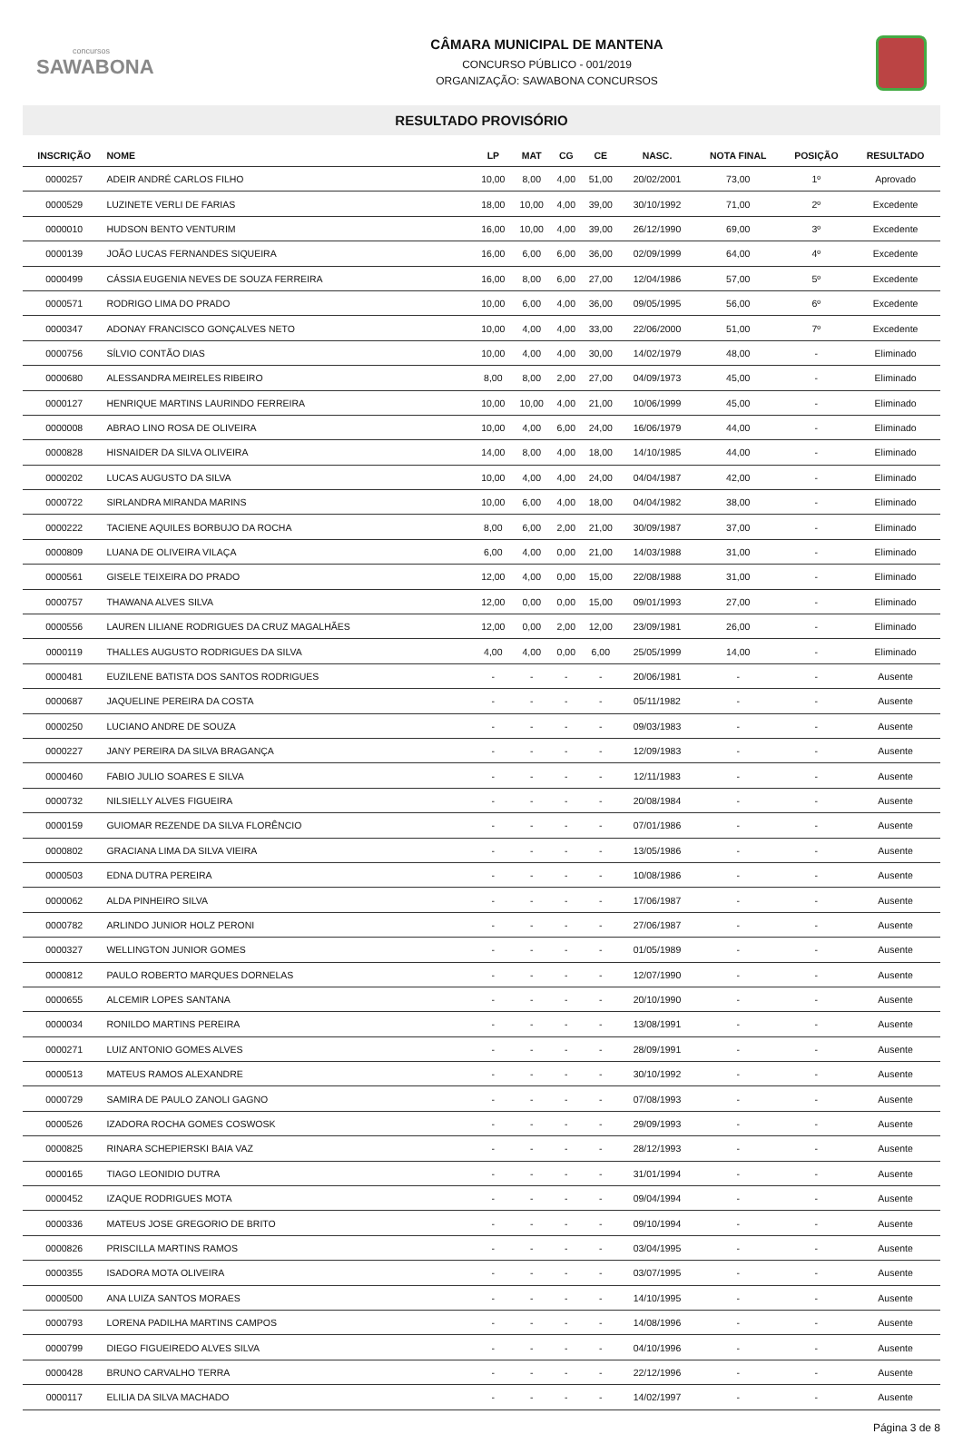concursos
SAWABONA
CÂMARA MUNICIPAL DE MANTENA
CONCURSO PÚBLICO - 001/2019
ORGANIZAÇÃO: SAWABONA CONCURSOS
RESULTADO PROVISÓRIO
| INSCRIÇÃO | NOME | LP | MAT | CG | CE | NASC. | NOTA FINAL | POSIÇÃO | RESULTADO |
| --- | --- | --- | --- | --- | --- | --- | --- | --- | --- |
| 0000257 | ADEIR ANDRÉ CARLOS FILHO | 10,00 | 8,00 | 4,00 | 51,00 | 20/02/2001 | 73,00 | 1º | Aprovado |
| 0000529 | LUZINETE VERLI DE FARIAS | 18,00 | 10,00 | 4,00 | 39,00 | 30/10/1992 | 71,00 | 2º | Excedente |
| 0000010 | HUDSON BENTO VENTURIM | 16,00 | 10,00 | 4,00 | 39,00 | 26/12/1990 | 69,00 | 3º | Excedente |
| 0000139 | JOÃO LUCAS FERNANDES SIQUEIRA | 16,00 | 6,00 | 6,00 | 36,00 | 02/09/1999 | 64,00 | 4º | Excedente |
| 0000499 | CÁSSIA EUGENIA NEVES DE SOUZA FERREIRA | 16,00 | 8,00 | 6,00 | 27,00 | 12/04/1986 | 57,00 | 5º | Excedente |
| 0000571 | RODRIGO LIMA DO PRADO | 10,00 | 6,00 | 4,00 | 36,00 | 09/05/1995 | 56,00 | 6º | Excedente |
| 0000347 | ADONAY FRANCISCO GONÇALVES NETO | 10,00 | 4,00 | 4,00 | 33,00 | 22/06/2000 | 51,00 | 7º | Excedente |
| 0000756 | SÍLVIO CONTÃO DIAS | 10,00 | 4,00 | 4,00 | 30,00 | 14/02/1979 | 48,00 | - | Eliminado |
| 0000680 | ALESSANDRA MEIRELES RIBEIRO | 8,00 | 8,00 | 2,00 | 27,00 | 04/09/1973 | 45,00 | - | Eliminado |
| 0000127 | HENRIQUE MARTINS LAURINDO FERREIRA | 10,00 | 10,00 | 4,00 | 21,00 | 10/06/1999 | 45,00 | - | Eliminado |
| 0000008 | ABRAO LINO ROSA DE OLIVEIRA | 10,00 | 4,00 | 6,00 | 24,00 | 16/06/1979 | 44,00 | - | Eliminado |
| 0000828 | HISNAIDER DA SILVA OLIVEIRA | 14,00 | 8,00 | 4,00 | 18,00 | 14/10/1985 | 44,00 | - | Eliminado |
| 0000202 | LUCAS AUGUSTO DA SILVA | 10,00 | 4,00 | 4,00 | 24,00 | 04/04/1987 | 42,00 | - | Eliminado |
| 0000722 | SIRLANDRA MIRANDA MARINS | 10,00 | 6,00 | 4,00 | 18,00 | 04/04/1982 | 38,00 | - | Eliminado |
| 0000222 | TACIENE AQUILES BORBUJO DA ROCHA | 8,00 | 6,00 | 2,00 | 21,00 | 30/09/1987 | 37,00 | - | Eliminado |
| 0000809 | LUANA DE OLIVEIRA VILAÇA | 6,00 | 4,00 | 0,00 | 21,00 | 14/03/1988 | 31,00 | - | Eliminado |
| 0000561 | GISELE TEIXEIRA DO PRADO | 12,00 | 4,00 | 0,00 | 15,00 | 22/08/1988 | 31,00 | - | Eliminado |
| 0000757 | THAWANA ALVES SILVA | 12,00 | 0,00 | 0,00 | 15,00 | 09/01/1993 | 27,00 | - | Eliminado |
| 0000556 | LAUREN LILIANE RODRIGUES DA CRUZ MAGALHÃES | 12,00 | 0,00 | 2,00 | 12,00 | 23/09/1981 | 26,00 | - | Eliminado |
| 0000119 | THALLES AUGUSTO RODRIGUES DA SILVA | 4,00 | 4,00 | 0,00 | 6,00 | 25/05/1999 | 14,00 | - | Eliminado |
| 0000481 | EUZILENE BATISTA DOS SANTOS RODRIGUES | - | - | - | - | 20/06/1981 | - | - | Ausente |
| 0000687 | JAQUELINE PEREIRA DA COSTA | - | - | - | - | 05/11/1982 | - | - | Ausente |
| 0000250 | LUCIANO ANDRE DE SOUZA | - | - | - | - | 09/03/1983 | - | - | Ausente |
| 0000227 | JANY PEREIRA DA SILVA BRAGANÇA | - | - | - | - | 12/09/1983 | - | - | Ausente |
| 0000460 | FABIO JULIO SOARES E SILVA | - | - | - | - | 12/11/1983 | - | - | Ausente |
| 0000732 | NILSIELLY ALVES FIGUEIRA | - | - | - | - | 20/08/1984 | - | - | Ausente |
| 0000159 | GUIOMAR REZENDE DA SILVA FLORÊNCIO | - | - | - | - | 07/01/1986 | - | - | Ausente |
| 0000802 | GRACIANA LIMA DA SILVA VIEIRA | - | - | - | - | 13/05/1986 | - | - | Ausente |
| 0000503 | EDNA DUTRA PEREIRA | - | - | - | - | 10/08/1986 | - | - | Ausente |
| 0000062 | ALDA PINHEIRO SILVA | - | - | - | - | 17/06/1987 | - | - | Ausente |
| 0000782 | ARLINDO JUNIOR HOLZ PERONI | - | - | - | - | 27/06/1987 | - | - | Ausente |
| 0000327 | WELLINGTON JUNIOR GOMES | - | - | - | - | 01/05/1989 | - | - | Ausente |
| 0000812 | PAULO ROBERTO MARQUES DORNELAS | - | - | - | - | 12/07/1990 | - | - | Ausente |
| 0000655 | ALCEMIR LOPES SANTANA | - | - | - | - | 20/10/1990 | - | - | Ausente |
| 0000034 | RONILDO MARTINS PEREIRA | - | - | - | - | 13/08/1991 | - | - | Ausente |
| 0000271 | LUIZ ANTONIO GOMES ALVES | - | - | - | - | 28/09/1991 | - | - | Ausente |
| 0000513 | MATEUS RAMOS ALEXANDRE | - | - | - | - | 30/10/1992 | - | - | Ausente |
| 0000729 | SAMIRA DE PAULO ZANOLI GAGNO | - | - | - | - | 07/08/1993 | - | - | Ausente |
| 0000526 | IZADORA ROCHA GOMES COSWOSK | - | - | - | - | 29/09/1993 | - | - | Ausente |
| 0000825 | RINARA SCHEPIERSKI BAIA VAZ | - | - | - | - | 28/12/1993 | - | - | Ausente |
| 0000165 | TIAGO LEONIDIO DUTRA | - | - | - | - | 31/01/1994 | - | - | Ausente |
| 0000452 | IZAQUE RODRIGUES MOTA | - | - | - | - | 09/04/1994 | - | - | Ausente |
| 0000336 | MATEUS JOSE GREGORIO DE BRITO | - | - | - | - | 09/10/1994 | - | - | Ausente |
| 0000826 | PRISCILLA MARTINS RAMOS | - | - | - | - | 03/04/1995 | - | - | Ausente |
| 0000355 | ISADORA MOTA OLIVEIRA | - | - | - | - | 03/07/1995 | - | - | Ausente |
| 0000500 | ANA LUIZA SANTOS MORAES | - | - | - | - | 14/10/1995 | - | - | Ausente |
| 0000793 | LORENA PADILHA MARTINS CAMPOS | - | - | - | - | 14/08/1996 | - | - | Ausente |
| 0000799 | DIEGO FIGUEIREDO ALVES SILVA | - | - | - | - | 04/10/1996 | - | - | Ausente |
| 0000428 | BRUNO CARVALHO TERRA | - | - | - | - | 22/12/1996 | - | - | Ausente |
| 0000117 | ELILIA DA SILVA MACHADO | - | - | - | - | 14/02/1997 | - | - | Ausente |
Página 3 de 8